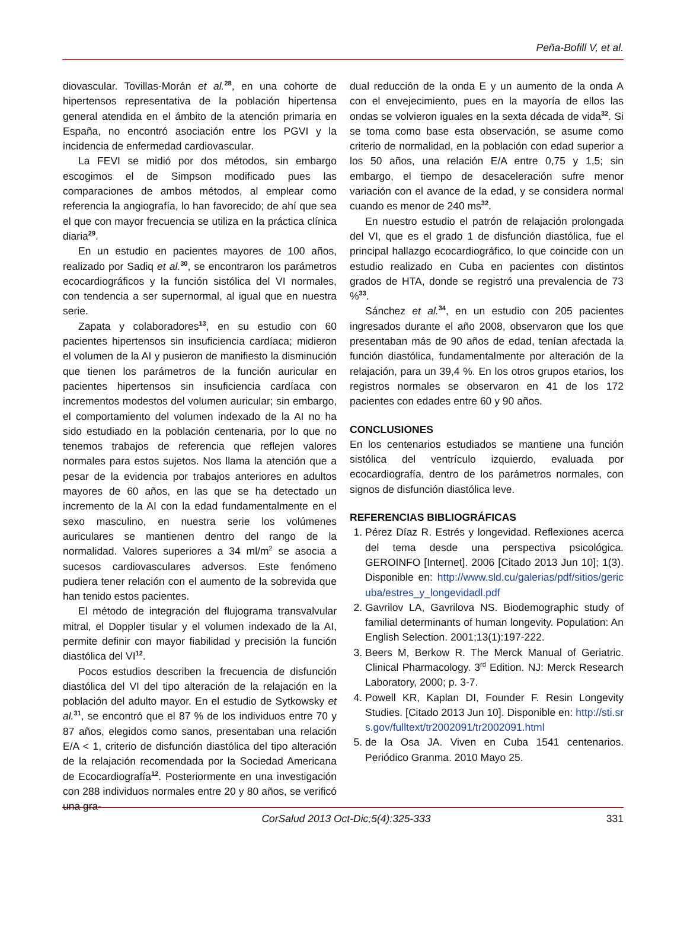Peña-Bofill V, et al.
diovascular. Tovillas-Morán et al.<sup>28</sup>, en una cohorte de hipertensos representativa de la población hipertensa general atendida en el ámbito de la atención primaria en España, no encontró asociación entre los PGVI y la incidencia de enfermedad cardiovascular.
La FEVI se midió por dos métodos, sin embargo escogimos el de Simpson modificado pues las comparaciones de ambos métodos, al emplear como referencia la angiografía, lo han favorecido; de ahí que sea el que con mayor frecuencia se utiliza en la práctica clínica diaria<sup>29</sup>.
En un estudio en pacientes mayores de 100 años, realizado por Sadiq et al.<sup>30</sup>, se encontraron los parámetros ecocardiográficos y la función sistólica del VI normales, con tendencia a ser supernormal, al igual que en nuestra serie.
Zapata y colaboradores<sup>13</sup>, en su estudio con 60 pacientes hipertensos sin insuficiencia cardíaca; midieron el volumen de la AI y pusieron de manifiesto la disminución que tienen los parámetros de la función auricular en pacientes hipertensos sin insuficiencia cardíaca con incrementos modestos del volumen auricular; sin embargo, el comportamiento del volumen indexado de la AI no ha sido estudiado en la población centenaria, por lo que no tenemos trabajos de referencia que reflejen valores normales para estos sujetos. Nos llama la atención que a pesar de la evidencia por trabajos anteriores en adultos mayores de 60 años, en las que se ha detectado un incremento de la AI con la edad fundamentalmente en el sexo masculino, en nuestra serie los volúmenes auriculares se mantienen dentro del rango de la normalidad. Valores superiores a 34 ml/m<sup>2</sup> se asocia a sucesos cardiovasculares adversos. Este fenómeno pudiera tener relación con el aumento de la sobrevida que han tenido estos pacientes.
El método de integración del flujograma transvalvular mitral, el Doppler tisular y el volumen indexado de la AI, permite definir con mayor fiabilidad y precisión la función diastólica del VI<sup>12</sup>.
Pocos estudios describen la frecuencia de disfunción diastólica del VI del tipo alteración de la relajación en la población del adulto mayor. En el estudio de Sytkowsky et al.<sup>31</sup>, se encontró que el 87 % de los individuos entre 70 y 87 años, elegidos como sanos, presentaban una relación E/A < 1, criterio de disfunción diastólica del tipo alteración de la relajación recomendada por la Sociedad Americana de Ecocardiografía<sup>12</sup>. Posteriormente en una investigación con 288 individuos normales entre 20 y 80 años, se verificó una gra-
dual reducción de la onda E y un aumento de la onda A con el envejecimiento, pues en la mayoría de ellos las ondas se volvieron iguales en la sexta década de vida<sup>32</sup>. Si se toma como base esta observación, se asume como criterio de normalidad, en la población con edad superior a los 50 años, una relación E/A entre 0,75 y 1,5; sin embargo, el tiempo de desaceleración sufre menor variación con el avance de la edad, y se considera normal cuando es menor de 240 ms<sup>32</sup>.
En nuestro estudio el patrón de relajación prolongada del VI, que es el grado 1 de disfunción diastólica, fue el principal hallazgo ecocardiográfico, lo que coincide con un estudio realizado en Cuba en pacientes con distintos grados de HTA, donde se registró una prevalencia de 73 %<sup>33</sup>.
Sánchez et al.<sup>34</sup>, en un estudio con 205 pacientes ingresados durante el año 2008, observaron que los que presentaban más de 90 años de edad, tenían afectada la función diastólica, fundamentalmente por alteración de la relajación, para un 39,4 %. En los otros grupos etarios, los registros normales se observaron en 41 de los 172 pacientes con edades entre 60 y 90 años.
CONCLUSIONES
En los centenarios estudiados se mantiene una función sistólica del ventrículo izquierdo, evaluada por ecocardiografía, dentro de los parámetros normales, con signos de disfunción diastólica leve.
REFERENCIAS BIBLIOGRÁFICAS
1. Pérez Díaz R. Estrés y longevidad. Reflexiones acerca del tema desde una perspectiva psicológica. GEROINFO [Internet]. 2006 [Citado 2013 Jun 10]; 1(3). Disponible en: http://www.sld.cu/galerias/pdf/sitios/gericuba/estres_y_longevidadl.pdf
2. Gavrilov LA, Gavrilova NS. Biodemographic study of familial determinants of human longevity. Population: An English Selection. 2001;13(1):197-222.
3. Beers M, Berkow R. The Merck Manual of Geriatric. Clinical Pharmacology. 3<sup>rd</sup> Edition. NJ: Merck Research Laboratory, 2000; p. 3-7.
4. Powell KR, Kaplan DI, Founder F. Resin Longevity Studies. [Citado 2013 Jun 10]. Disponible en: http://sti.srs.gov/fulltext/tr2002091/tr2002091.html
5. de la Osa JA. Viven en Cuba 1541 centenarios. Periódico Granma. 2010 Mayo 25.
CorSalud 2013 Oct-Dic;5(4):325-333 331